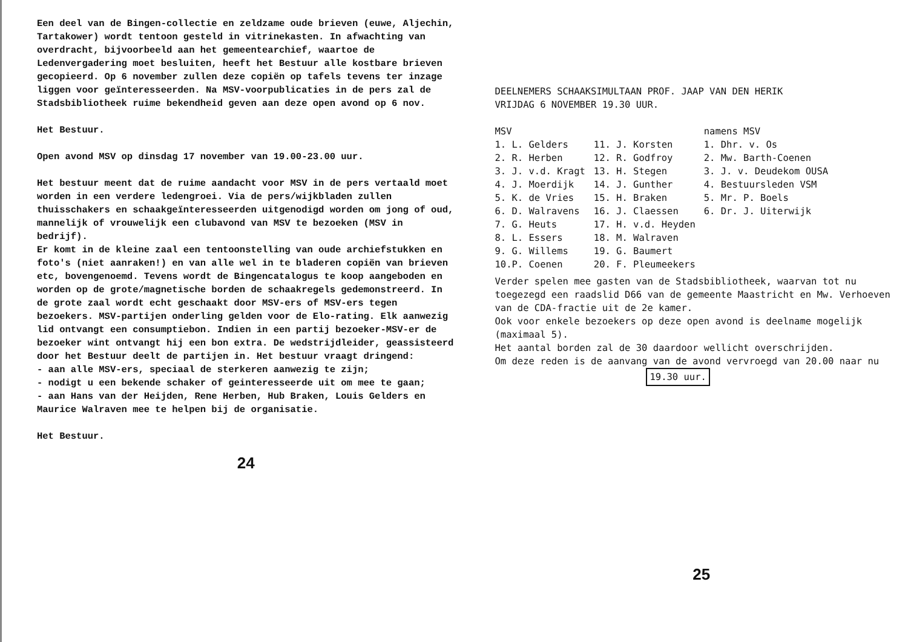Een deel van de Bingen-collectie en zeldzame oude brieven (euwe, Aljechin, Tartakower) wordt tentoon gesteld in vitrinekasten. In afwachting van overdracht, bijvoorbeeld aan het gemeentearchief, waartoe de Ledenvergadering moet besluiten, heeft het Bestuur alle kostbare brieven gecopieerd. Op 6 november zullen deze copiën op tafels tevens ter inzage liggen voor geïnteresseerden. Na MSV-voorpublicaties in de pers zal de Stadsbibliotheek ruime bekendheid geven aan deze open avond op 6 nov.
Het Bestuur.
Open avond MSV op dinsdag 17 november van 19.00-23.00 uur.
Het bestuur meent dat de ruime aandacht voor MSV in de pers vertaald moet worden in een verdere ledengroei. Via de pers/wijkbladen zullen thuisschakers en schaakgeïnteresseerden uitgenodigd worden om jong of oud, mannelijk of vrouwelijk een clubavond van MSV te bezoeken (MSV in bedrijf).
Er komt in de kleine zaal een tentoonstelling van oude archiefstukken en foto's (niet aanraken!) en van alle wel in te bladeren copiën van brieven etc, bovengenoemd. Tevens wordt de Bingencatalogus te koop aangeboden en worden op de grote/magnetische borden de schaakregels gedemonstreerd. In de grote zaal wordt echt geschaakt door MSV-ers of MSV-ers tegen bezoekers. MSV-partijen onderling gelden voor de Elo-rating. Elk aanwezig lid ontvangt een consumptiebon. Indien in een partij bezoeker-MSV-er de bezoeker wint ontvangt hij een bon extra. De wedstrijdleider, geassisteerd door het Bestuur deelt de partijen in. Het bestuur vraagt dringend:
- aan alle MSV-ers, speciaal de sterkeren aanwezig te zijn;
- nodigt u een bekende schaker of geinteresseerde uit om mee te gaan;
- aan Hans van der Heijden, Rene Herben, Hub Braken, Louis Gelders en Maurice Walraven mee te helpen bij de organisatie.
Het Bestuur.
24
DEELNEMERS SCHAAKSIMULTAAN PROF. JAAP VAN DEN HERIK
VRIJDAG 6 NOVEMBER 19.30 UUR.
| MSV | | namens MSV |
| --- | --- | --- |
| 1. L. Gelders | 11. J. Korsten | 1. Dhr. v. Os |
| 2. R. Herben | 12. R. Godfroy | 2. Mw. Barth-Coenen |
| 3. J. v.d. Kragt | 13. H. Stegen | 3. J. v. Deudekom OUSA |
| 4. J. Moerdijk | 14. J. Gunther | 4. Bestuursleden VSM |
| 5. K. de Vries | 15. H. Braken | 5. Mr. P. Boels |
| 6. D. Walravens | 16. J. Claessen | 6. Dr. J. Uiterwijk |
| 7. G. Heuts | 17. H. v.d. Heyden | |
| 8. L. Essers | 18. M. Walraven | |
| 9. G. Willems | 19. G. Baumert | |
| 10.P. Coenen | 20. F. Pleumeekers | |
Verder spelen mee gasten van de Stadsbibliotheek, waarvan tot nu toegezegd een raadslid D66 van de gemeente Maastricht en Mw. Verhoeven van de CDA-fractie uit de 2e kamer.
Ook voor enkele bezoekers op deze open avond is deelname mogelijk (maximaal 5).
Het aantal borden zal de 30 daardoor wellicht overschrijden.
Om deze reden is de aanvang van de avond vervroegd van 20.00 naar nu
19.30 uur.
25